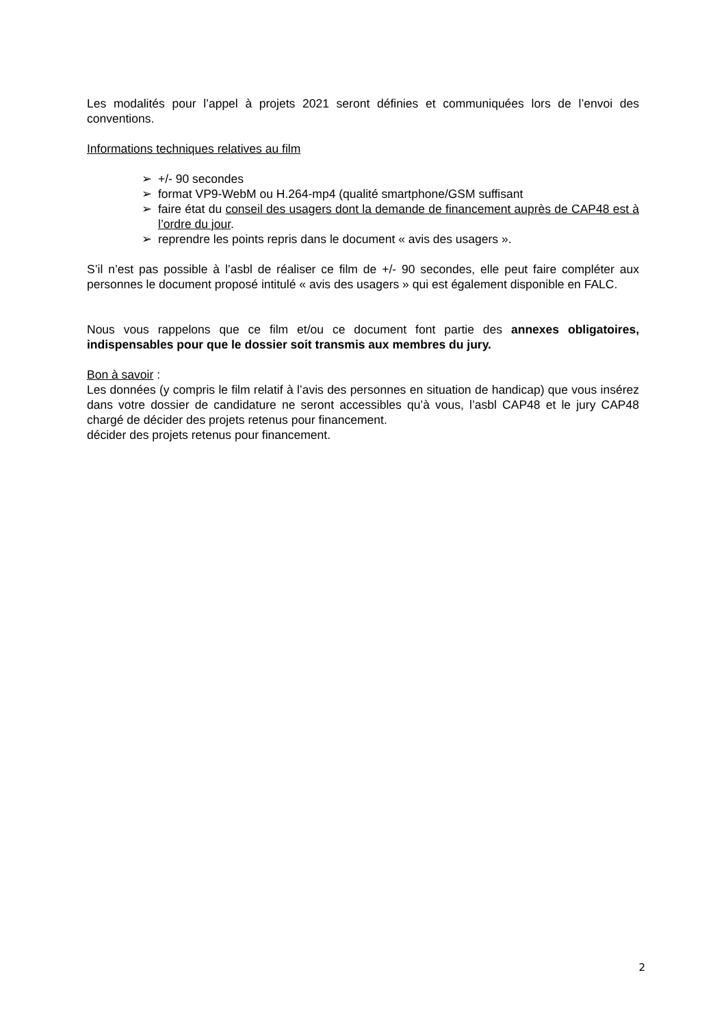Les modalités pour l’appel à projets 2021 seront définies et communiquées lors de l’envoi des conventions.
Informations techniques relatives au film
➢ +/- 90 secondes
➢ format VP9-WebM ou H.264-mp4 (qualité smartphone/GSM suffisant
➢ faire état du conseil des usagers dont la demande de financement auprès de CAP48 est à l’ordre du jour.
➢ reprendre les points repris dans le document « avis des usagers ».
S’il n’est pas possible à l’asbl de réaliser ce film de +/- 90 secondes, elle peut faire compléter aux personnes le document proposé intitulé « avis des usagers » qui est également disponible en FALC.
Nous vous rappelons que ce film et/ou ce document font partie des annexes obligatoires, indispensables pour que le dossier soit transmis aux membres du jury.
Bon à savoir :
Les données (y compris le film relatif à l’avis des personnes en situation de handicap) que vous insérez dans votre dossier de candidature ne seront accessibles qu’à vous, l’asbl CAP48 et le jury CAP48 chargé de décider des projets retenus pour financement.
décider des projets retenus pour financement.
2